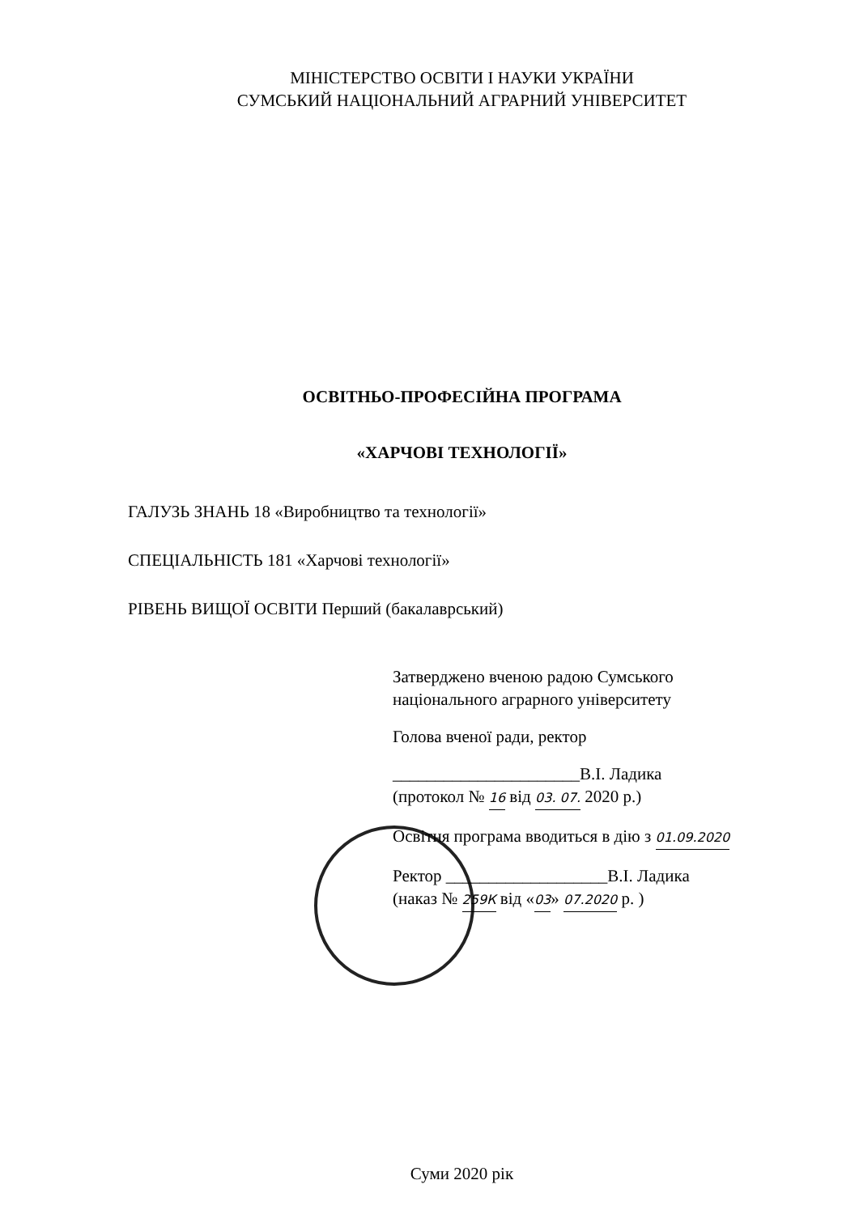МІНІСТЕРСТВО ОСВІТИ І НАУКИ УКРАЇНИ
СУМСЬКИЙ НАЦІОНАЛЬНИЙ АГРАРНИЙ УНІВЕРСИТЕТ
ОСВІТНЬО-ПРОФЕСІЙНА ПРОГРАМА
«ХАРЧОВІ ТЕХНОЛОГІЇ»
ГАЛУЗЬ ЗНАНЬ 18 «Виробництво та технології»
СПЕЦІАЛЬНІСТЬ 181 «Харчові технології»
РІВЕНЬ ВИЩОЇ ОСВІТИ Перший (бакалаврський)
Затверджено вченою радою Сумського
національного аграрного університету
Голова вченої ради, ректор
______________________В.І. Ладика
(протокол № 16 від 03. 07. 2020 р.)
Освітня програма вводиться в дію з 01.09.2020
Ректор ___________________В.І. Ладика
(наказ № 259К від «03» 07.2020 р. )
Суми 2020 рік